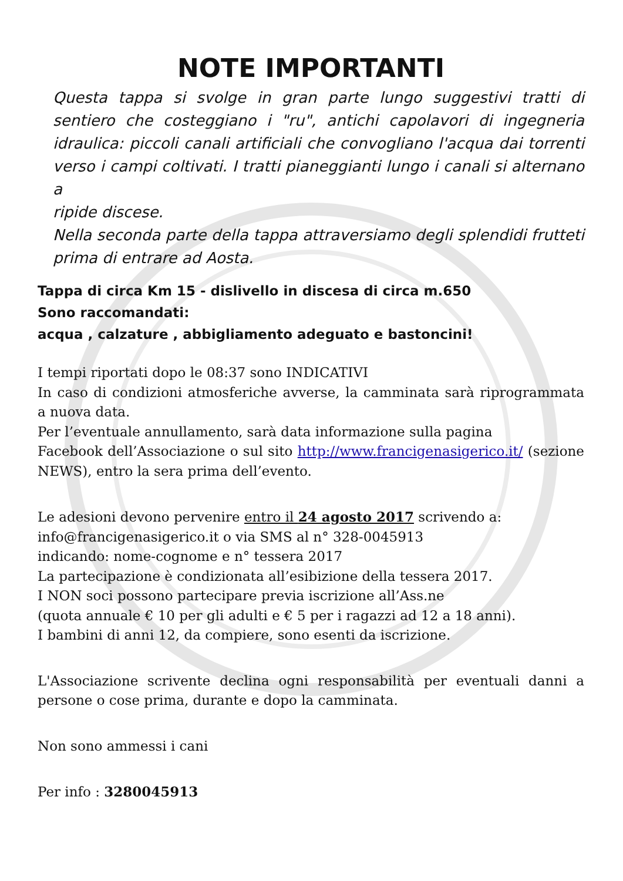NOTE IMPORTANTI
Questa tappa si svolge in gran parte lungo suggestivi tratti di sentiero che costeggiano i "ru", antichi capolavori di ingegneria idraulica: piccoli canali artificiali che convogliano l'acqua dai torrenti verso i campi coltivati. I tratti pianeggianti lungo i canali si alternano a
ripide discese.
Nella seconda parte della tappa attraversiamo degli splendidi frutteti prima di entrare ad Aosta.
Tappa di circa Km 15 - dislivello in discesa di circa m.650
Sono raccomandati:
acqua , calzature , abbigliamento adeguato e bastoncini!
I tempi riportati dopo le 08:37 sono INDICATIVI
In caso di condizioni atmosferiche avverse, la camminata sarà riprogrammata a nuova data.
Per l’eventuale annullamento, sarà data informazione sulla pagina
Facebook dell’Associazione o sul sito http://www.francigenasigerico.it/ (sezione NEWS), entro la sera prima dell’evento.
Le adesioni devono pervenire entro il 24 agosto 2017 scrivendo a:
info@francigenasigerico.it o via SMS al n° 328-0045913
indicando: nome-cognome e n° tessera 2017
La partecipazione è condizionata all’esibizione della tessera 2017.
I NON soci possono partecipare previa iscrizione all’Ass.ne
(quota annuale € 10 per gli adulti e € 5 per i ragazzi ad 12 a 18 anni).
I bambini di anni 12, da compiere, sono esenti da iscrizione.
L'Associazione scrivente declina ogni responsabilità per eventuali danni a persone o cose prima, durante e dopo la camminata.
Non sono ammessi i cani
Per info : 3280045913